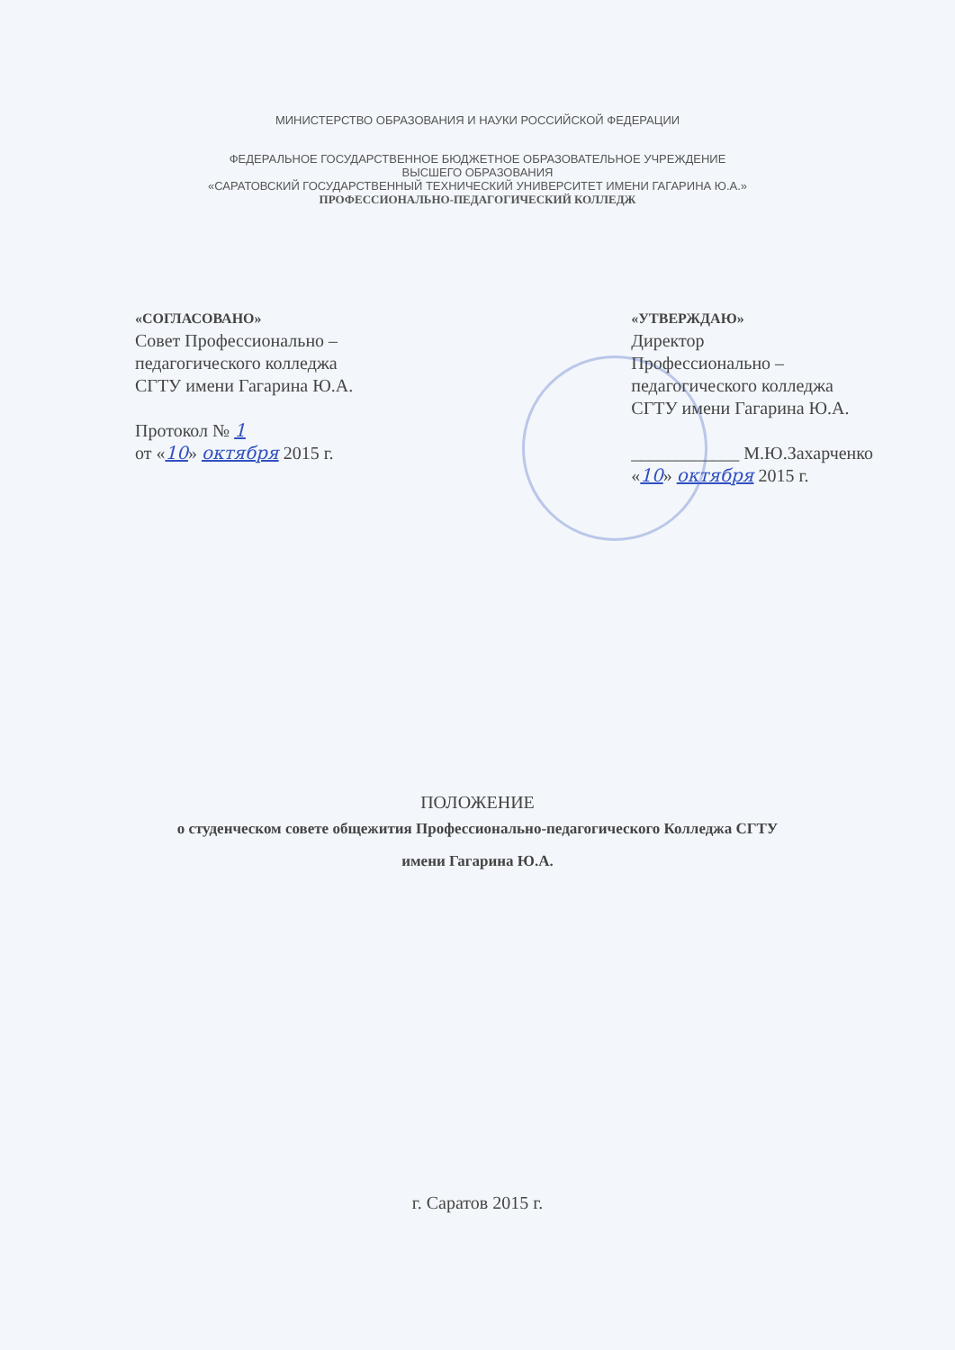МИНИСТЕРСТВО ОБРАЗОВАНИЯ И НАУКИ РОССИЙСКОЙ ФЕДЕРАЦИИ
ФЕДЕРАЛЬНОЕ ГОСУДАРСТВЕННОЕ БЮДЖЕТНОЕ ОБРАЗОВАТЕЛЬНОЕ УЧРЕЖДЕНИЕ
ВЫСШЕГО ОБРАЗОВАНИЯ
«САРАТОВСКИЙ ГОСУДАРСТВЕННЫЙ ТЕХНИЧЕСКИЙ УНИВЕРСИТЕТ ИМЕНИ ГАГАРИНА Ю.А.»
ПРОФЕССИОНАЛЬНО-ПЕДАГОГИЧЕСКИЙ КОЛЛЕДЖ
«СОГЛАСОВАНО»
Совет Профессионально –
педагогического колледжа
СГТУ имени Гагарина Ю.А.
Протокол № 1
от «10» октября 2015 г.
«УТВЕРЖДАЮ»
Директор
Профессионально –
педагогического колледжа
СГТУ имени Гагарина Ю.А.
____________ М.Ю.Захарченко
«10» октября 2015 г.
ПОЛОЖЕНИЕ
о студенческом совете общежития Профессионально-педагогического Колледжа СГТУ
имени Гагарина Ю.А.
г. Саратов 2015 г.